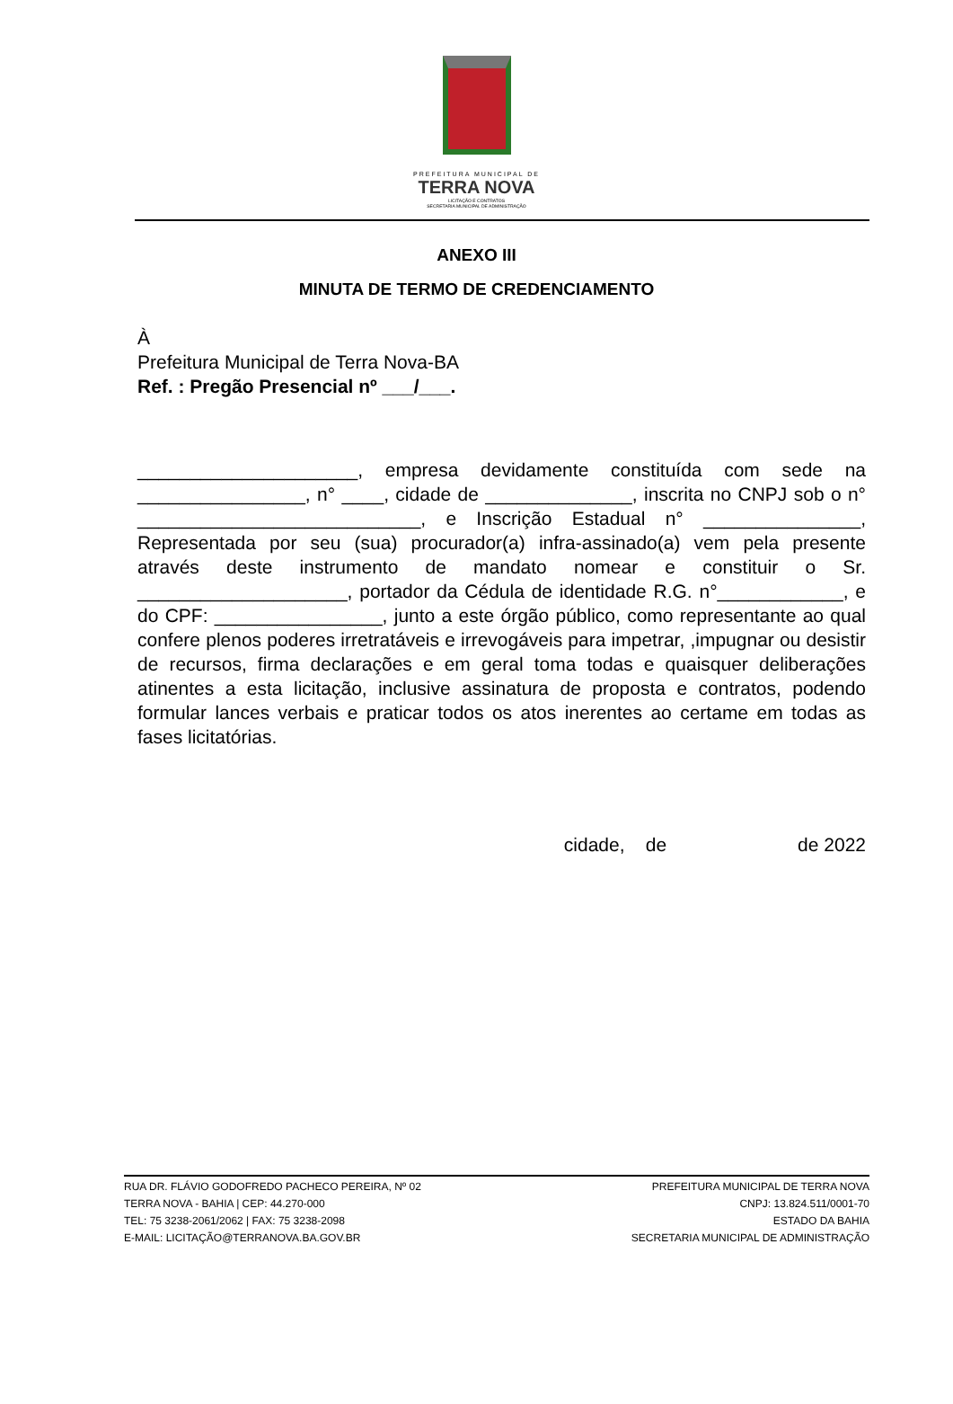PREFEITURA MUNICIPAL DE
TERRA NOVA
LICITAÇÃO E CONTRATOS
SECRETARIA MUNICIPAL DE ADMINISTRAÇÃO
ANEXO III
MINUTA DE TERMO DE CREDENCIAMENTO
À
Prefeitura Municipal de Terra Nova-BA
Ref. : Pregão Presencial nº ___/___.
_____________________, empresa devidamente constituída com sede na ________________, n° ____, cidade de ______________, inscrita no CNPJ sob o n° ___________________________, e Inscrição Estadual n° _______________, Representada por seu (sua) procurador(a) infra-assinado(a) vem pela presente através deste instrumento de mandato nomear e constituir o Sr. ____________________, portador da Cédula de identidade R.G. n°____________, e do CPF: ________________, junto a este órgão público, como representante ao qual confere plenos poderes irretratáveis e irrevogáveis para impetrar, ,impugnar ou desistir de recursos, firma declarações e em geral toma todas e quaisquer deliberações atinentes a esta licitação, inclusive assinatura de proposta e contratos, podendo formular lances verbais e praticar todos os atos inerentes ao certame em todas as fases licitatórias.
cidade, de de 2022
RUA DR. FLÁVIO GODOFREDO PACHECO PEREIRA, Nº 02
TERRA NOVA - BAHIA | CEP: 44.270-000
TEL: 75 3238-2061/2062 | FAX: 75 3238-2098
E-MAIL: LICITAÇÃO@TERRANOVA.BA.GOV.BR
PREFEITURA MUNICIPAL DE TERRA NOVA
CNPJ: 13.824.511/0001-70
ESTADO DA BAHIA
SECRETARIA MUNICIPAL DE ADMINISTRAÇÃO